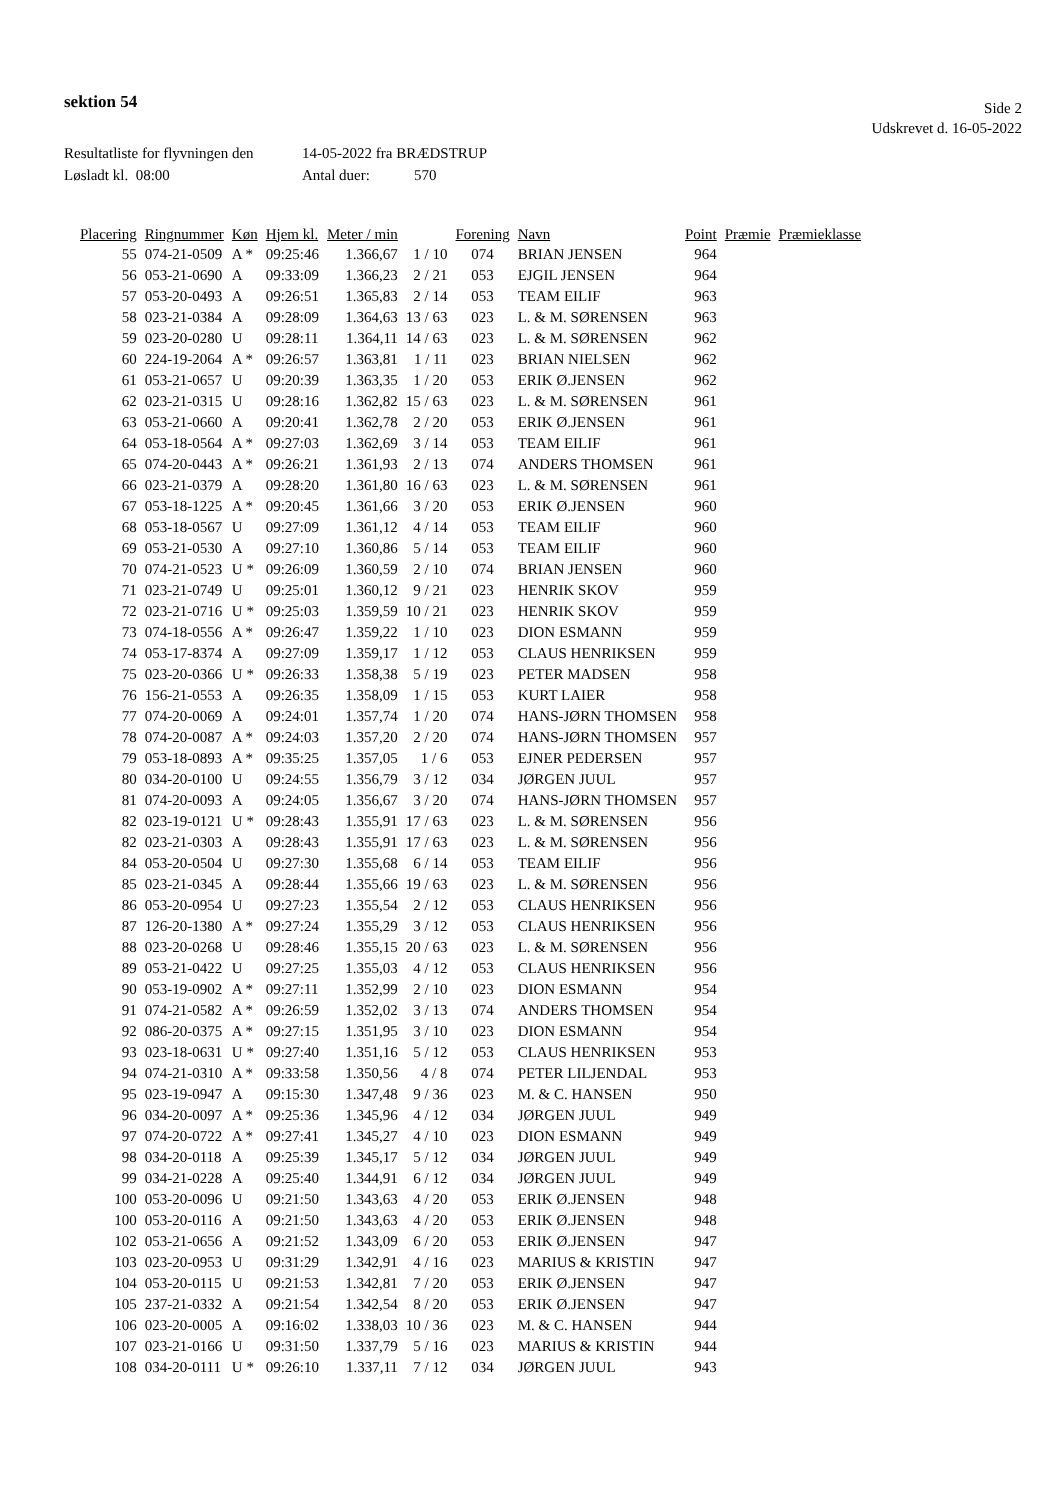sektion 54
Side 2
Udskrevet d. 16-05-2022
Resultatliste for flyvningen den 14-05-2022 fra BRÆDSTRUP
Løsladt kl. 08:00 Antal duer: 570
| Placering | Ringnummer | Køn | Hjem kl. | Meter / min | | Forening | Navn | Point | Præmie | Præmieklasse |
| --- | --- | --- | --- | --- | --- | --- | --- | --- | --- | --- |
| 55 | 074-21-0509 | A * | 09:25:46 | 1.366,67 | 1 / 10 | 074 | BRIAN JENSEN | 964 | | |
| 56 | 053-21-0690 | A | 09:33:09 | 1.366,23 | 2 / 21 | 053 | EJGIL JENSEN | 964 | | |
| 57 | 053-20-0493 | A | 09:26:51 | 1.365,83 | 2 / 14 | 053 | TEAM EILIF | 963 | | |
| 58 | 023-21-0384 | A | 09:28:09 | 1.364,63 | 13 / 63 | 023 | L. & M. SØRENSEN | 963 | | |
| 59 | 023-20-0280 | U | 09:28:11 | 1.364,11 | 14 / 63 | 023 | L. & M. SØRENSEN | 962 | | |
| 60 | 224-19-2064 | A * | 09:26:57 | 1.363,81 | 1 / 11 | 023 | BRIAN NIELSEN | 962 | | |
| 61 | 053-21-0657 | U | 09:20:39 | 1.363,35 | 1 / 20 | 053 | ERIK Ø.JENSEN | 962 | | |
| 62 | 023-21-0315 | U | 09:28:16 | 1.362,82 | 15 / 63 | 023 | L. & M. SØRENSEN | 961 | | |
| 63 | 053-21-0660 | A | 09:20:41 | 1.362,78 | 2 / 20 | 053 | ERIK Ø.JENSEN | 961 | | |
| 64 | 053-18-0564 | A * | 09:27:03 | 1.362,69 | 3 / 14 | 053 | TEAM EILIF | 961 | | |
| 65 | 074-20-0443 | A * | 09:26:21 | 1.361,93 | 2 / 13 | 074 | ANDERS THOMSEN | 961 | | |
| 66 | 023-21-0379 | A | 09:28:20 | 1.361,80 | 16 / 63 | 023 | L. & M. SØRENSEN | 961 | | |
| 67 | 053-18-1225 | A * | 09:20:45 | 1.361,66 | 3 / 20 | 053 | ERIK Ø.JENSEN | 960 | | |
| 68 | 053-18-0567 | U | 09:27:09 | 1.361,12 | 4 / 14 | 053 | TEAM EILIF | 960 | | |
| 69 | 053-21-0530 | A | 09:27:10 | 1.360,86 | 5 / 14 | 053 | TEAM EILIF | 960 | | |
| 70 | 074-21-0523 | U * | 09:26:09 | 1.360,59 | 2 / 10 | 074 | BRIAN JENSEN | 960 | | |
| 71 | 023-21-0749 | U | 09:25:01 | 1.360,12 | 9 / 21 | 023 | HENRIK SKOV | 959 | | |
| 72 | 023-21-0716 | U * | 09:25:03 | 1.359,59 | 10 / 21 | 023 | HENRIK SKOV | 959 | | |
| 73 | 074-18-0556 | A * | 09:26:47 | 1.359,22 | 1 / 10 | 023 | DION ESMANN | 959 | | |
| 74 | 053-17-8374 | A | 09:27:09 | 1.359,17 | 1 / 12 | 053 | CLAUS HENRIKSEN | 959 | | |
| 75 | 023-20-0366 | U * | 09:26:33 | 1.358,38 | 5 / 19 | 023 | PETER MADSEN | 958 | | |
| 76 | 156-21-0553 | A | 09:26:35 | 1.358,09 | 1 / 15 | 053 | KURT LAIER | 958 | | |
| 77 | 074-20-0069 | A | 09:24:01 | 1.357,74 | 1 / 20 | 074 | HANS-JØRN THOMSEN | 958 | | |
| 78 | 074-20-0087 | A * | 09:24:03 | 1.357,20 | 2 / 20 | 074 | HANS-JØRN THOMSEN | 957 | | |
| 79 | 053-18-0893 | A * | 09:35:25 | 1.357,05 | 1 / 6 | 053 | EJNER PEDERSEN | 957 | | |
| 80 | 034-20-0100 | U | 09:24:55 | 1.356,79 | 3 / 12 | 034 | JØRGEN JUUL | 957 | | |
| 81 | 074-20-0093 | A | 09:24:05 | 1.356,67 | 3 / 20 | 074 | HANS-JØRN THOMSEN | 957 | | |
| 82 | 023-19-0121 | U * | 09:28:43 | 1.355,91 | 17 / 63 | 023 | L. & M. SØRENSEN | 956 | | |
| 82 | 023-21-0303 | A | 09:28:43 | 1.355,91 | 17 / 63 | 023 | L. & M. SØRENSEN | 956 | | |
| 84 | 053-20-0504 | U | 09:27:30 | 1.355,68 | 6 / 14 | 053 | TEAM EILIF | 956 | | |
| 85 | 023-21-0345 | A | 09:28:44 | 1.355,66 | 19 / 63 | 023 | L. & M. SØRENSEN | 956 | | |
| 86 | 053-20-0954 | U | 09:27:23 | 1.355,54 | 2 / 12 | 053 | CLAUS HENRIKSEN | 956 | | |
| 87 | 126-20-1380 | A * | 09:27:24 | 1.355,29 | 3 / 12 | 053 | CLAUS HENRIKSEN | 956 | | |
| 88 | 023-20-0268 | U | 09:28:46 | 1.355,15 | 20 / 63 | 023 | L. & M. SØRENSEN | 956 | | |
| 89 | 053-21-0422 | U | 09:27:25 | 1.355,03 | 4 / 12 | 053 | CLAUS HENRIKSEN | 956 | | |
| 90 | 053-19-0902 | A * | 09:27:11 | 1.352,99 | 2 / 10 | 023 | DION ESMANN | 954 | | |
| 91 | 074-21-0582 | A * | 09:26:59 | 1.352,02 | 3 / 13 | 074 | ANDERS THOMSEN | 954 | | |
| 92 | 086-20-0375 | A * | 09:27:15 | 1.351,95 | 3 / 10 | 023 | DION ESMANN | 954 | | |
| 93 | 023-18-0631 | U * | 09:27:40 | 1.351,16 | 5 / 12 | 053 | CLAUS HENRIKSEN | 953 | | |
| 94 | 074-21-0310 | A * | 09:33:58 | 1.350,56 | 4 / 8 | 074 | PETER LILJENDAL | 953 | | |
| 95 | 023-19-0947 | A | 09:15:30 | 1.347,48 | 9 / 36 | 023 | M. & C. HANSEN | 950 | | |
| 96 | 034-20-0097 | A * | 09:25:36 | 1.345,96 | 4 / 12 | 034 | JØRGEN JUUL | 949 | | |
| 97 | 074-20-0722 | A * | 09:27:41 | 1.345,27 | 4 / 10 | 023 | DION ESMANN | 949 | | |
| 98 | 034-20-0118 | A | 09:25:39 | 1.345,17 | 5 / 12 | 034 | JØRGEN JUUL | 949 | | |
| 99 | 034-21-0228 | A | 09:25:40 | 1.344,91 | 6 / 12 | 034 | JØRGEN JUUL | 949 | | |
| 100 | 053-20-0096 | U | 09:21:50 | 1.343,63 | 4 / 20 | 053 | ERIK Ø.JENSEN | 948 | | |
| 100 | 053-20-0116 | A | 09:21:50 | 1.343,63 | 4 / 20 | 053 | ERIK Ø.JENSEN | 948 | | |
| 102 | 053-21-0656 | A | 09:21:52 | 1.343,09 | 6 / 20 | 053 | ERIK Ø.JENSEN | 947 | | |
| 103 | 023-20-0953 | U | 09:31:29 | 1.342,91 | 4 / 16 | 023 | MARIUS & KRISTIN | 947 | | |
| 104 | 053-20-0115 | U | 09:21:53 | 1.342,81 | 7 / 20 | 053 | ERIK Ø.JENSEN | 947 | | |
| 105 | 237-21-0332 | A | 09:21:54 | 1.342,54 | 8 / 20 | 053 | ERIK Ø.JENSEN | 947 | | |
| 106 | 023-20-0005 | A | 09:16:02 | 1.338,03 | 10 / 36 | 023 | M. & C. HANSEN | 944 | | |
| 107 | 023-21-0166 | U | 09:31:50 | 1.337,79 | 5 / 16 | 023 | MARIUS & KRISTIN | 944 | | |
| 108 | 034-20-0111 | U * | 09:26:10 | 1.337,11 | 7 / 12 | 034 | JØRGEN JUUL | 943 | | |